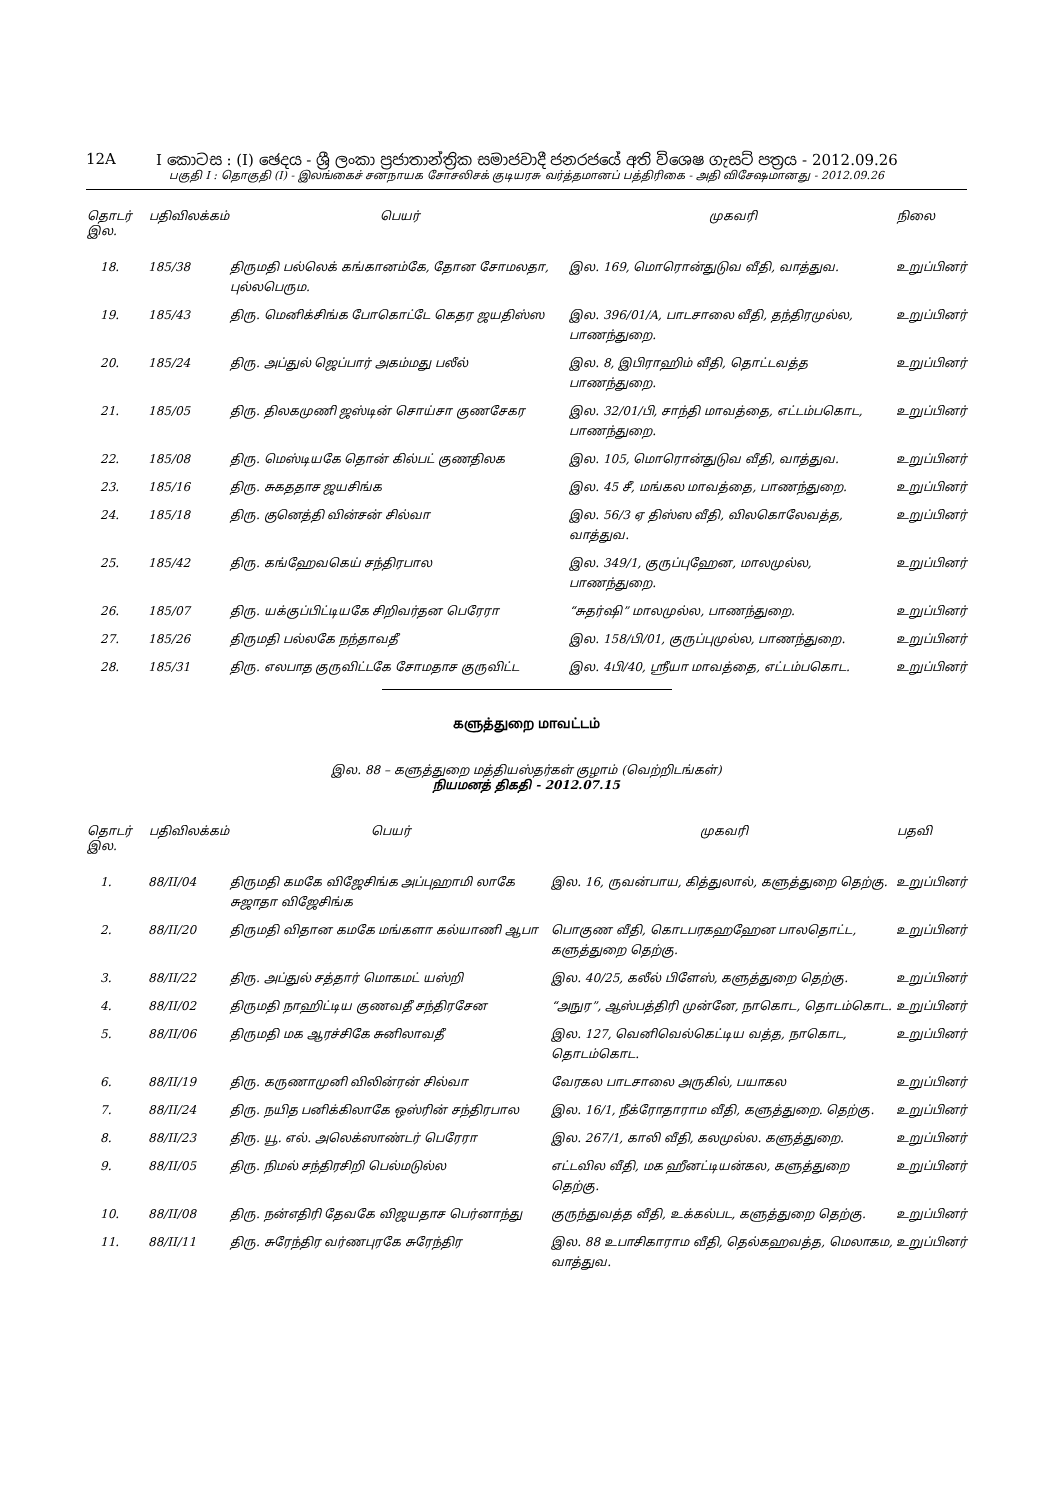12A I කොටස : (I) ඡෙදය - ශ්‍රී ලංකා ප්‍රජාතාන්ත්‍රික සමාජවාදී ජනරජයේ අති විශෙෂ ගැසට් පත්‍රය - 2012.09.26
பகுதி I : தொகுதி (I) - இலங்கைச் சனநாயக சோசலிசக் குடியரசு வர்த்தமானப் பத்திரிகை - அதி விசேஷமானது - 2012.09.26
| தொடர் இல. | பதிவிலக்கம் | பெயர் | முகவரி | நிலை |
| --- | --- | --- | --- | --- |
| 18. | 185/38 | திருமதி பல்லெக் கங்கானம்கே, தோன சோமலதா, புல்லபெரும. | இல. 169, மொரொன்துடுவ வீதி, வாத்துவ. | உறுப்பினர் |
| 19. | 185/43 | திரு. மெனிக்சிங்க போகொட்டே கெதர ஜயதிஸ்ஸ | இல. 396/01/A, பாடசாலை வீதி, தந்திரமுல்ல, பாணந்துறை. | உறுப்பினர் |
| 20. | 185/24 | திரு. அப்துல் ஜெப்பார் அகம்மது பலீல் | இல. 8, இபிராஹிம் வீதி, தொட்டவத்த பாணந்துறை. | உறுப்பினர் |
| 21. | 185/05 | திரு. திலகமுணி ஜஸ்டின் சொய்சா குணசேகர | இல. 32/01/பி, சாந்தி மாவத்தை, எட்டம்பகொட, பாணந்துறை. | உறுப்பினர் |
| 22. | 185/08 | திரு. மெஸ்டியகே தொன் கில்பட் குணதிலக | இல. 105, மொரொன்துடுவ வீதி, வாத்துவ. | உறுப்பினர் |
| 23. | 185/16 | திரு. சுகததாச ஜயசிங்க | இல. 45 சீ, மங்கல மாவத்தை, பாணந்துறை. | உறுப்பினர் |
| 24. | 185/18 | திரு. குனெத்தி வின்சன் சில்வா | இல. 56/3 ஏ திஸ்ஸ வீதி, விலகொலேவத்த, வாத்துவ. | உறுப்பினர் |
| 25. | 185/42 | திரு. கங்ஹேவகெய் சந்திரபால | இல. 349/1, குருப்புஹேன, மாலமுல்ல, பாணந்துறை. | உறுப்பினர் |
| 26. | 185/07 | திரு. யக்குப்பிட்டியகே சிறிவர்தன பெரேரா | “சுதர்ஷி” மாலமுல்ல, பாணந்துறை. | உறுப்பினர் |
| 27. | 185/26 | திருமதி பல்லகே நந்தாவதீ | இல. 158/பி/01, குருப்புமுல்ல, பாணந்துறை. | உறுப்பினர் |
| 28. | 185/31 | திரு. எலபாத குருவிட்டகே சோமதாச குருவிட்ட | இல. 4பி/40, ஸ்ரீயா மாவத்தை, எட்டம்பகொட. | உறுப்பினர் |
களுத்துறை மாவட்டம்
இல. 88 – களுத்துறை மத்தியஸ்தர்கள் குழாம் (வெற்றிடங்கள்)
நியமனத் திகதி - 2012.07.15
| தொடர் இல. | பதிவிலக்கம் | பெயர் | முகவரி | பதவி |
| --- | --- | --- | --- | --- |
| 1. | 88/II/04 | திருமதி கமகே விஜேசிங்க அப்புஹாமி லாகே சுஜாதா விஜேசிங்க | இல. 16, ருவன்பாய, கித்துலால், களுத்துறை தெற்கு. | உறுப்பினர் |
| 2. | 88/II/20 | திருமதி விதான கமகே மங்களா கல்யாணி ஆபா | பொகுண வீதி, கொடபரகஹஹேன பாலதொட்ட, களுத்துறை தெற்கு. | உறுப்பினர் |
| 3. | 88/II/22 | திரு. அப்துல் சத்தார் மொகமட் யஸ்றி | இல. 40/25, கலீல் பிளேஸ், களுத்துறை தெற்கு. | உறுப்பினர் |
| 4. | 88/II/02 | திருமதி நாஹிட்டிய குணவதீ சந்திரசேன | “அநுர”, ஆஸ்பத்திரி முன்னே, நாகொட, தொடம்கொட. | உறுப்பினர் |
| 5. | 88/II/06 | திருமதி மக ஆரச்சிகே சுனிலாவதீ | இல. 127, வெனிவெல்கெட்டிய வத்த, நாகொட, தொடம்கொட. | உறுப்பினர் |
| 6. | 88/II/19 | திரு. கருணாமுனி விலின்ரன் சில்வா | வேரகல பாடசாலை அருகில், பயாகல | உறுப்பினர் |
| 7. | 88/II/24 | திரு. நயித பனிக்கிலாகே ஒஸ்ரின் சந்திரபால | இல. 16/1, நீக்ரோதாராம வீதி, களுத்துறை. தெற்கு. | உறுப்பினர் |
| 8. | 88/II/23 | திரு. யூ. எல். அலெக்ஸாண்டர் பெரேரா | இல. 267/1, காலி வீதி, கலமுல்ல. களுத்துறை. | உறுப்பினர் |
| 9. | 88/II/05 | திரு. நிமல் சந்திரசிறி பெல்மடுல்ல | எட்டவில வீதி, மக ஹீனட்டியன்கல, களுத்துறை தெற்கு. | உறுப்பினர் |
| 10. | 88/II/08 | திரு. நன்எதிரி தேவகே விஜயதாச பெர்னாந்து | குருந்துவத்த வீதி, உக்கல்பட, களுத்துறை தெற்கு. | உறுப்பினர் |
| 11. | 88/II/11 | திரு. சுரேந்திர வர்ணபுரகே சுரேந்திர | இல. 88 உபாசிகாராம வீதி, தெல்கஹவத்த, மெலாகம, வாத்துவ. | உறுப்பினர் |